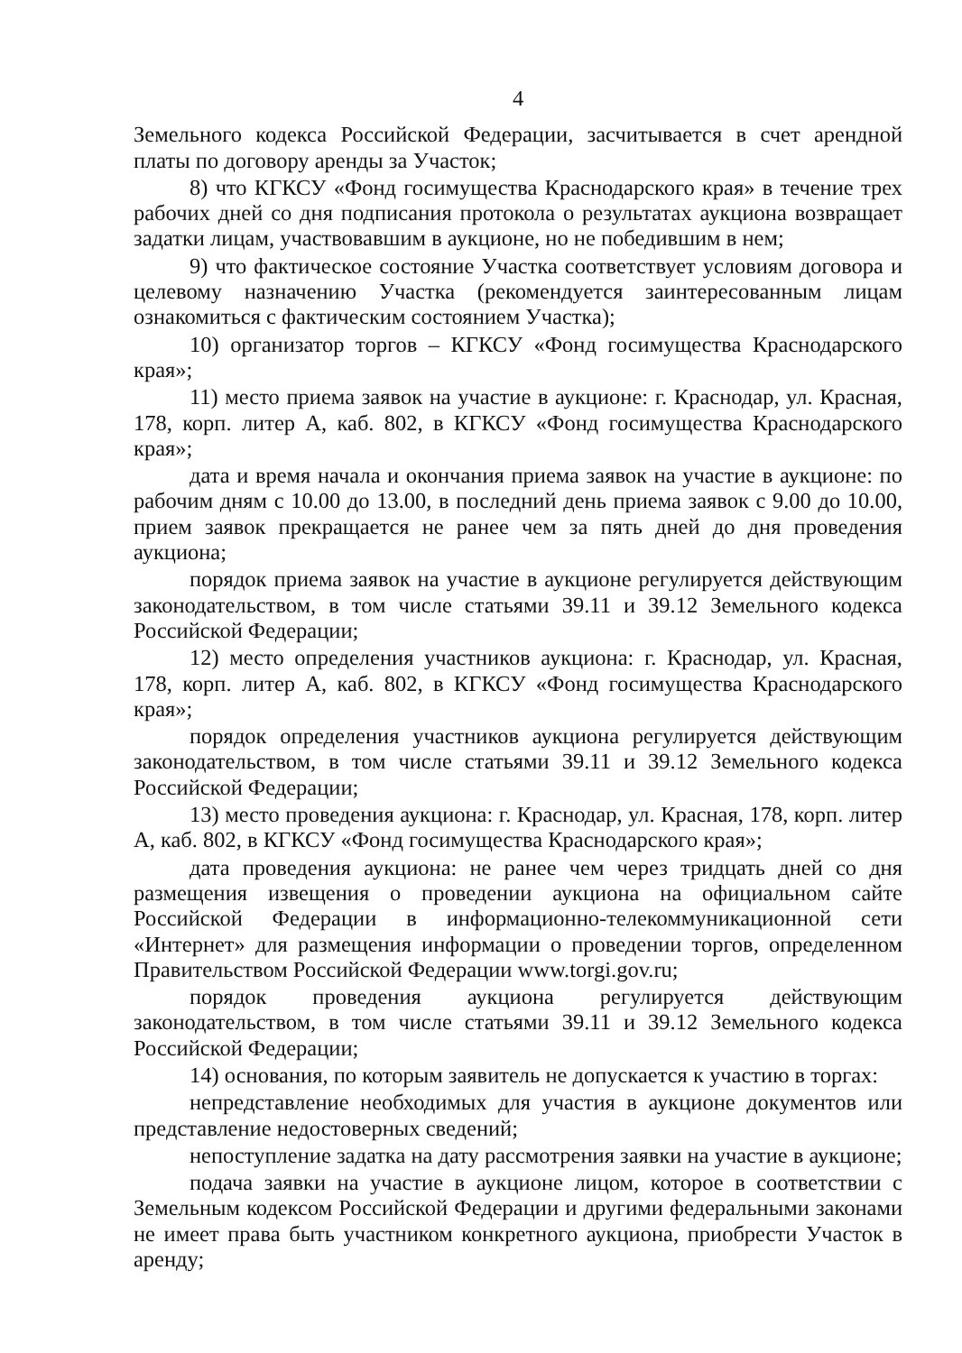4
Земельного кодекса Российской Федерации, засчитывается в счет арендной платы по договору аренды за Участок;
8) что КГКСУ «Фонд госимущества Краснодарского края» в течение трех рабочих дней со дня подписания протокола о результатах аукциона возвращает задатки лицам, участвовавшим в аукционе, но не победившим в нем;
9) что фактическое состояние Участка соответствует условиям договора и целевому назначению Участка (рекомендуется заинтересованным лицам ознакомиться с фактическим состоянием Участка);
10) организатор торгов – КГКСУ «Фонд госимущества Краснодарского края»;
11) место приема заявок на участие в аукционе: г. Краснодар, ул. Красная, 178, корп. литер А, каб. 802, в КГКСУ «Фонд госимущества Краснодарского края»;
дата и время начала и окончания приема заявок на участие в аукционе: по рабочим дням с 10.00 до 13.00, в последний день приема заявок с 9.00 до 10.00, прием заявок прекращается не ранее чем за пять дней до дня проведения аукциона;
порядок приема заявок на участие в аукционе регулируется действующим законодательством, в том числе статьями 39.11 и 39.12 Земельного кодекса Российской Федерации;
12) место определения участников аукциона: г. Краснодар, ул. Красная, 178, корп. литер А, каб. 802, в КГКСУ «Фонд госимущества Краснодарского края»;
порядок определения участников аукциона регулируется действующим законодательством, в том числе статьями 39.11 и 39.12 Земельного кодекса Российской Федерации;
13) место проведения аукциона: г. Краснодар, ул. Красная, 178, корп. литер А, каб. 802, в КГКСУ «Фонд госимущества Краснодарского края»;
дата проведения аукциона: не ранее чем через тридцать дней со дня размещения извещения о проведении аукциона на официальном сайте Российской Федерации в информационно-телекоммуникационной сети «Интернет» для размещения информации о проведении торгов, определенном Правительством Российской Федерации www.torgi.gov.ru;
порядок проведения аукциона регулируется действующим законодательством, в том числе статьями 39.11 и 39.12 Земельного кодекса Российской Федерации;
14) основания, по которым заявитель не допускается к участию в торгах:
непредставление необходимых для участия в аукционе документов или представление недостоверных сведений;
непоступление задатка на дату рассмотрения заявки на участие в аукционе;
подача заявки на участие в аукционе лицом, которое в соответствии с Земельным кодексом Российской Федерации и другими федеральными законами не имеет права быть участником конкретного аукциона, приобрести Участок в аренду;